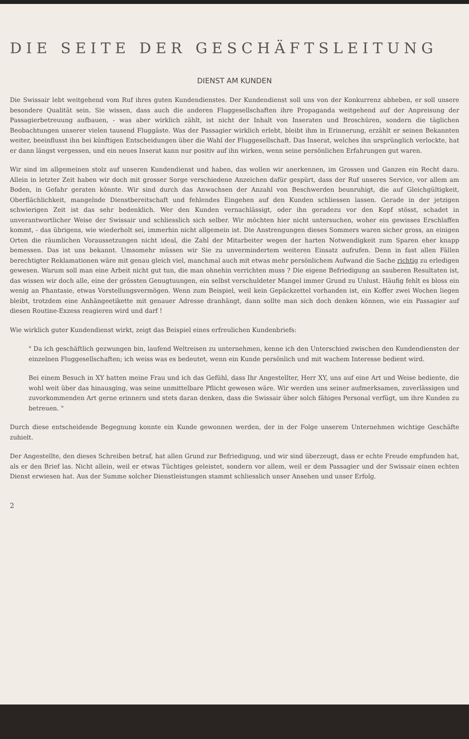DIE SEITE DER GESCHÄFTSLEITUNG
DIENST AM KUNDEN
Die Swissair lebt weitgehend vom Ruf ihres guten Kundendienstes. Der Kundendienst soll uns von der Konkurrenz abheben, er soll unsere besondere Qualität sein. Sie wissen, dass auch die anderen Fluggesellschaften ihre Propaganda weitgehend auf der Anpreisung der Passagierbetreuung aufbauen, - was aber wirklich zählt, ist nicht der Inhalt von Inseraten und Broschüren, sondern die täglichen Beobachtungen unserer vielen tausend Fluggäste. Was der Passagier wirklich erlebt, bleibt ihm in Erinnerung, erzählt er seinen Bekannten weiter, beeinflusst ihn bei künftigen Entscheidungen über die Wahl der Fluggesellschaft. Das Inserat, welches ihn ursprünglich verlockte, hat er dann längst vergessen, und ein neues Inserat kann nur positiv auf ihn wirken, wenn seine persönlichen Erfahrungen gut waren.
Wir sind im allgemeinen stolz auf unseren Kundendienst und haben, das wollen wir anerkennen, im Grossen und Ganzen ein Recht dazu. Allein in letzter Zeit haben wir doch mit grosser Sorge verschiedene Anzeichen dafür gespürt, dass der Ruf unseres Service, vor allem am Boden, in Gefahr geraten könnte. Wir sind durch das Anwachsen der Anzahl von Beschwerden beunruhigt, die auf Gleichgültigkeit, Oberflächlichkeit, mangelnde Dienstbereitschaft und fehlendes Eingehen auf den Kunden schliessen lassen. Gerade in der jetzigen schwierigen Zeit ist das sehr bedenklich. Wer den Kunden vernachlässigt, oder ihn geradezu vor den Kopf stösst, schadet in unverantwortlicher Weise der Swissair und schliesslich sich selber. Wir möchten hier nicht untersuchen, woher ein gewisses Erschlaffen kommt, - das übrigens, wie wiederholt sei, immerhin nicht allgemein ist. Die Anstrengungen dieses Sommers waren sicher gross, an einigen Orten die räumlichen Voraussetzungen nicht ideal, die Zahl der Mitarbeiter wegen der harten Notwendigkeit zum Sparen eher knapp bemessen. Das ist uns bekannt. Umsomehr müssen wir Sie zu unvermindertem weiteren Einsatz aufrufen. Denn in fast allen Fällen berechtigter Reklamationen wäre mit genau gleich viel, manchmal auch mit etwas mehr persönlichem Aufwand die Sache richtig zu erledigen gewesen. Warum soll man eine Arbeit nicht gut tun, die man ohnehin verrichten muss ? Die eigene Befriedigung an sauberen Resultaten ist, das wissen wir doch alle, eine der grössten Genugtuungen, ein selbst verschuldeter Mangel immer Grund zu Unlust. Häufig fehlt es bloss ein wenig an Phantasie, etwas Vorstellungsvermögen. Wenn zum Beispiel, weil kein Gepäckzettel vorhanden ist, ein Koffer zwei Wochen liegen bleibt, trotzdem eine Anhängeetikette mit genauer Adresse dranhängt, dann sollte man sich doch denken können, wie ein Passagier auf diesen Routine-Exzess reagieren wird und darf !
Wie wirklich guter Kundendienst wirkt, zeigt das Beispiel eines erfreulichen Kundenbriefs:
" Da ich geschäftlich gezwungen bin, laufend Weltreisen zu unternehmen, kenne ich den Unterschied zwischen den Kundendiensten der einzelnen Fluggesellschaften; ich weiss was es bedeutet, wenn ein Kunde persönlich und mit wachem Interesse bedient wird.
Bei einem Besuch in XY hatten meine Frau und ich das Gefühl, dass Ihr Angestellter, Herr XY, uns auf eine Art und Weise bediente, die wohl weit über das hinausging, was seine unmittelbare Pflicht gewesen wäre. Wir werden uns seiner aufmerksamen, zuverlässigen und zuvorkommenden Art gerne erinnern und stets daran denken, dass die Swissair über solch fähiges Personal verfügt, um ihre Kunden zu betreuen. "
Durch diese entscheidende Begegnung konnte ein Kunde gewonnen werden, der in der Folge unserem Unternehmen wichtige Geschäfte zuhielt.
Der Angestellte, den dieses Schreiben betraf, hat allen Grund zur Befriedigung, und wir sind überzeugt, dass er echte Freude empfunden hat, als er den Brief las. Nicht allein, weil er etwas Tüchtiges geleistet, sondern vor allem, weil er dem Passagier und der Swissair einen echten Dienst erwiesen hat. Aus der Summe solcher Dienstleistungen stammt schliesslich unser Ansehen und unser Erfolg.
2